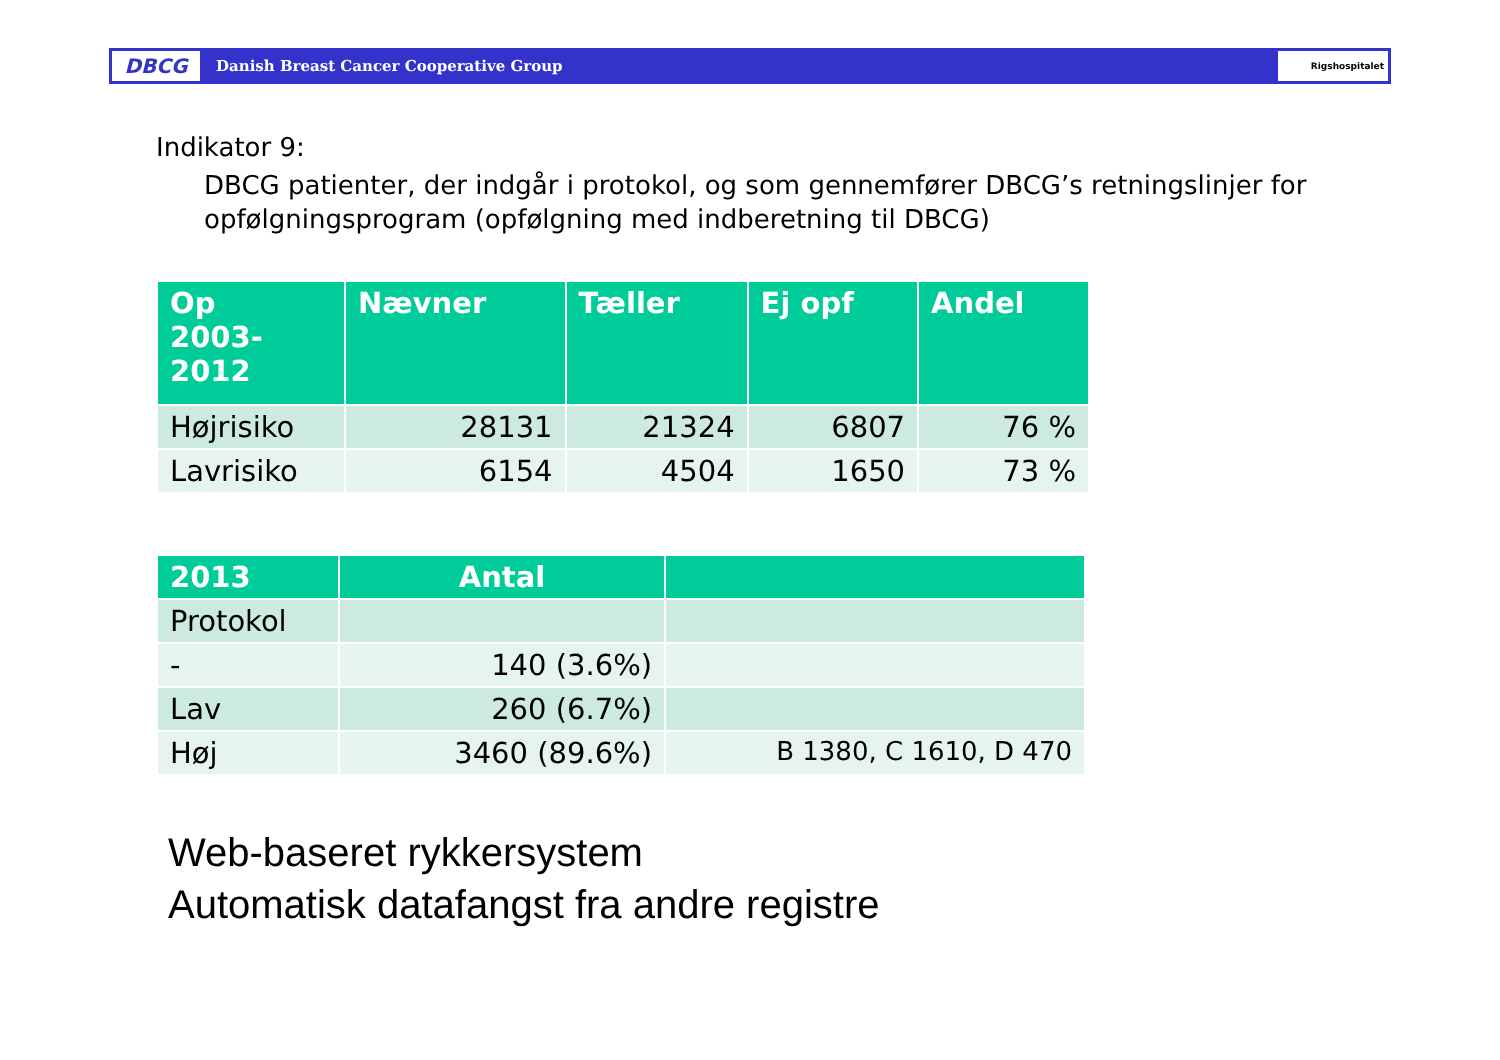DBCG
Danish Breast Cancer Cooperative Group
Rigshospitalet
Indikator 9:
DBCG patienter, der indgår i protokol, og som gennemfører DBCG’s retningslinjer for opfølgningsprogram (opfølgning med indberetning til DBCG)
| Op 2003- 2012 | Nævner | Tæller | Ej opf | Andel |
| --- | --- | --- | --- | --- |
| Højrisiko | 28131 | 21324 | 6807 | 76 % |
| Lavrisiko | 6154 | 4504 | 1650 | 73 % |
| 2013 | Antal | |
| --- | --- | --- |
| Protokol | | |
| - | 140 (3.6%) | |
| Lav | 260 (6.7%) | |
| Høj | 3460 (89.6%) | B 1380, C 1610, D 470 |
Web-baseret rykkersystem
Automatisk datafangst fra andre registre